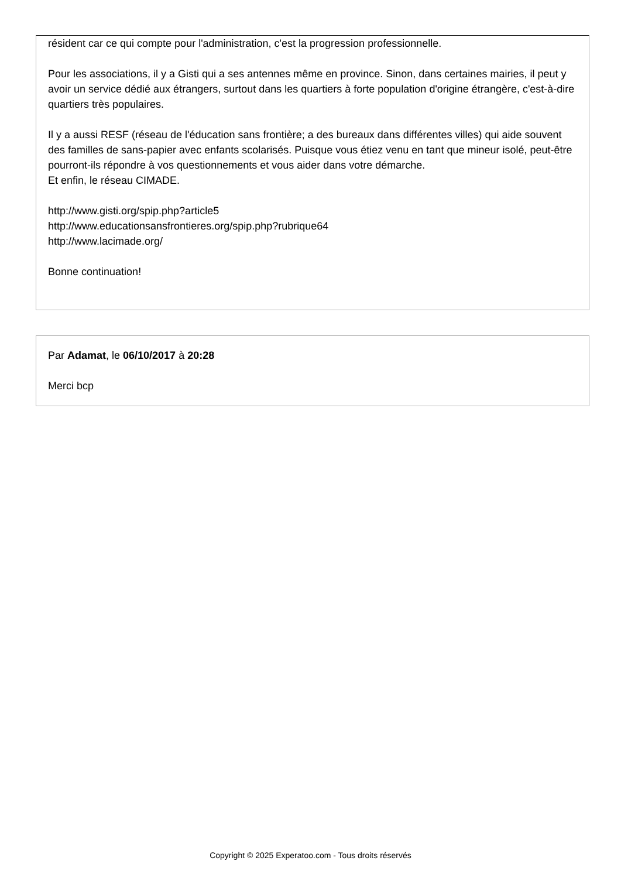résident car ce qui compte pour l'administration, c'est la progression professionnelle.
Pour les associations, il y a Gisti qui a ses antennes même en province. Sinon, dans certaines mairies, il peut y avoir un service dédié aux étrangers, surtout dans les quartiers à forte population d'origine étrangère, c'est-à-dire quartiers très populaires.
Il y a aussi RESF (réseau de l'éducation sans frontière; a des bureaux dans différentes villes) qui aide souvent des familles de sans-papier avec enfants scolarisés. Puisque vous étiez venu en tant que mineur isolé, peut-être pourront-ils répondre à vos questionnements et vous aider dans votre démarche.
Et enfin, le réseau CIMADE.
http://www.gisti.org/spip.php?article5
http://www.educationsansfrontieres.org/spip.php?rubrique64
http://www.lacimade.org/
Bonne continuation!
Par Adamat, le 06/10/2017 à 20:28
Merci bcp
Copyright © 2025 Experatoo.com - Tous droits réservés